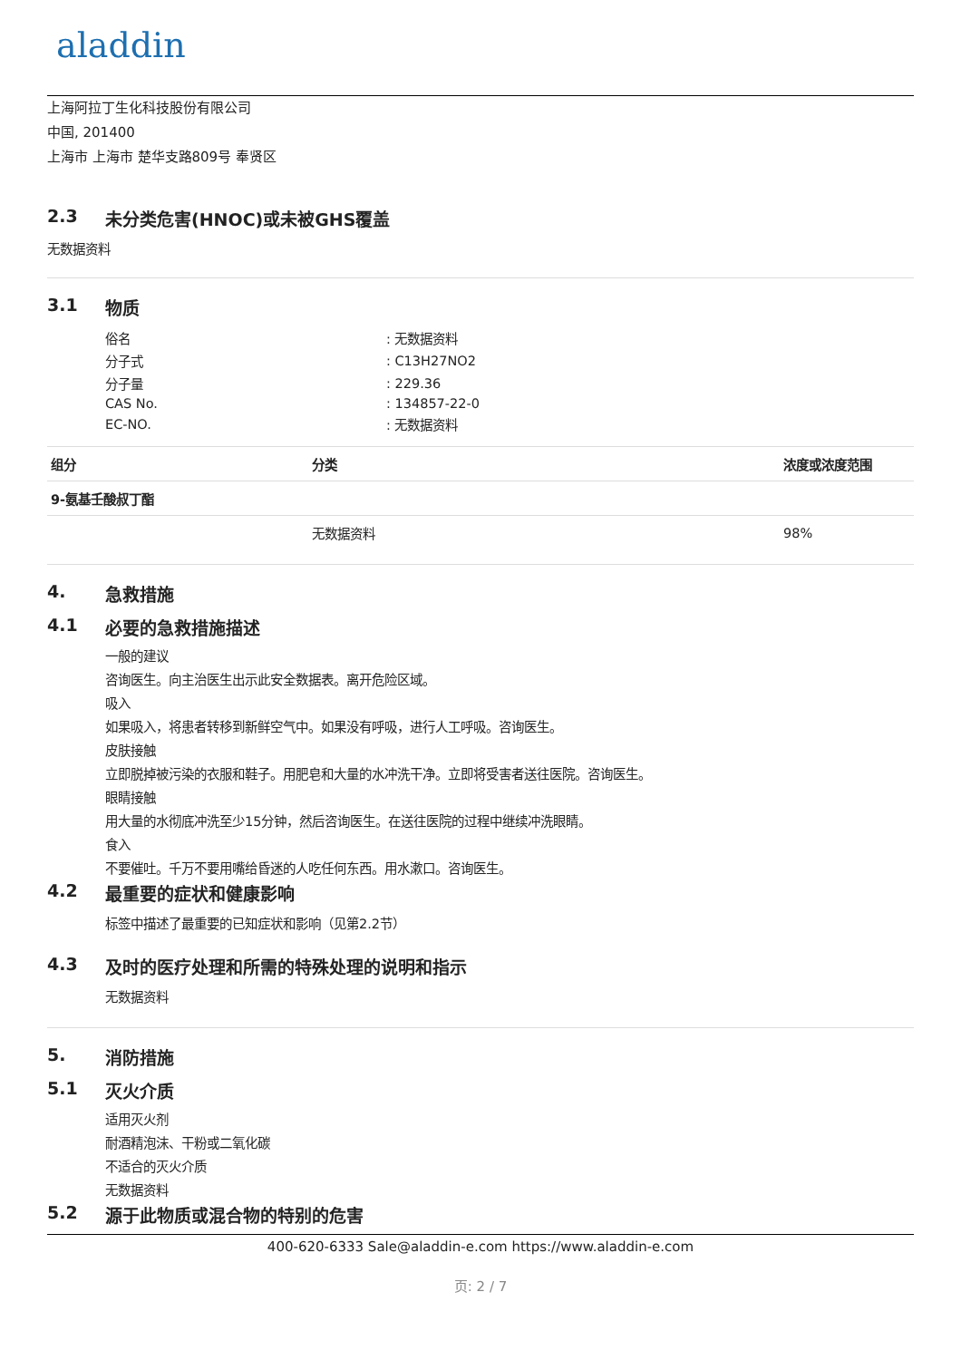aladdin
上海阿拉丁生化科技股份有限公司
中国, 201400
上海市 上海市 楚华支路809号 奉贤区
2.3 未分类危害(HNOC)或未被GHS覆盖
无数据资料
3.1 物质
| 俗名 | : 无数据资料 |
| 分子式 | : C13H27NO2 |
| 分子量 | : 229.36 |
| CAS No. | : 134857-22-0 |
| EC-NO. | : 无数据资料 |
| 组分 | 分类 | 浓度或浓度范围 |
| --- | --- | --- |
| 9-氨基壬酸叔丁酯 | | |
| | 无数据资料 | 98% |
4. 急救措施
4.1 必要的急救措施描述
一般的建议
咨询医生。向主治医生出示此安全数据表。离开危险区域。
吸入
如果吸入，将患者转移到新鲜空气中。如果没有呼吸，进行人工呼吸。咨询医生。
皮肤接触
立即脱掉被污染的衣服和鞋子。用肥皂和大量的水冲洗干净。立即将受害者送往医院。咨询医生。
眼睛接触
用大量的水彻底冲洗至少15分钟，然后咨询医生。在送往医院的过程中继续冲洗眼睛。
食入
不要催吐。千万不要用嘴给昏迷的人吃任何东西。用水漱口。咨询医生。
4.2 最重要的症状和健康影响
标签中描述了最重要的已知症状和影响（见第2.2节）
4.3 及时的医疗处理和所需的特殊处理的说明和指示
无数据资料
5. 消防措施
5.1 灭火介质
适用灭火剂
耐酒精泡沫、干粉或二氧化碳
不适合的灭火介质
无数据资料
5.2 源于此物质或混合物的特别的危害
400-620-6333 Sale@aladdin-e.com https://www.aladdin-e.com
页: 2 / 7